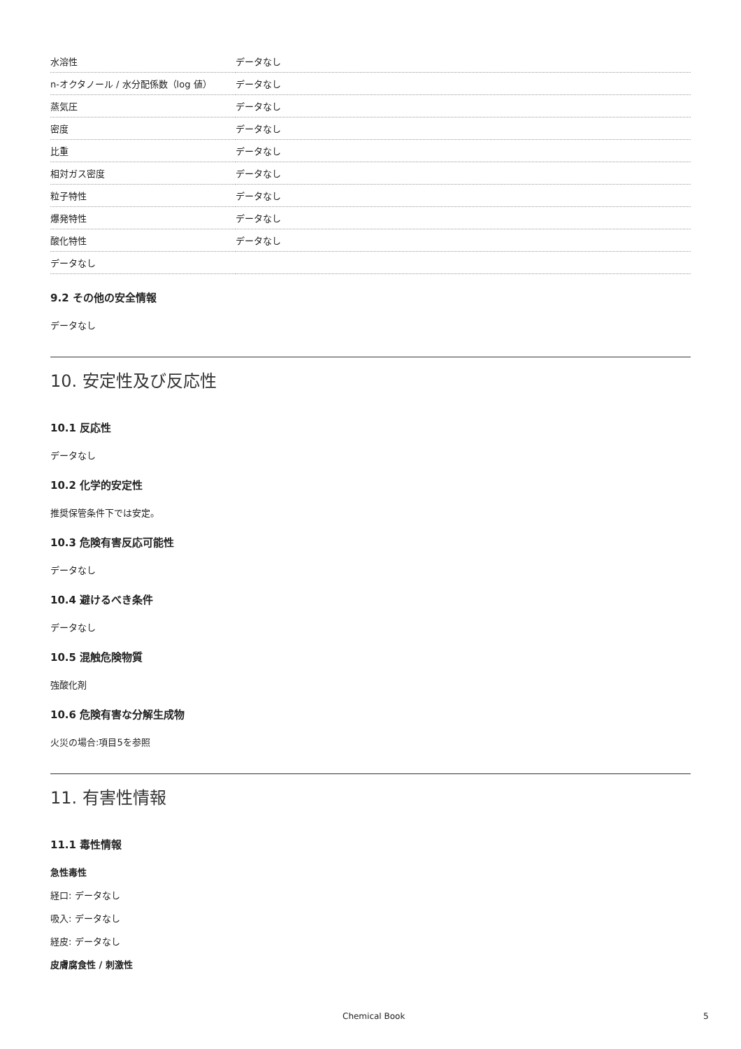| 水溶性 | データなし |
| n-オクタノール / 水分配係数（log 値） | データなし |
| 蒸気圧 | データなし |
| 密度 | データなし |
| 比重 | データなし |
| 相対ガス密度 | データなし |
| 粒子特性 | データなし |
| 爆発特性 | データなし |
| 酸化特性 | データなし |
| データなし | |
9.2 その他の安全情報
データなし
10. 安定性及び反応性
10.1 反応性
データなし
10.2 化学的安定性
推奨保管条件下では安定。
10.3 危険有害反応可能性
データなし
10.4 避けるべき条件
データなし
10.5 混触危険物質
強酸化剤
10.6 危険有害な分解生成物
火災の場合:項目5を参照
11. 有害性情報
11.1 毒性情報
急性毒性
経口: データなし
吸入: データなし
経皮: データなし
皮膚腐食性 / 刺激性
Chemical Book 5